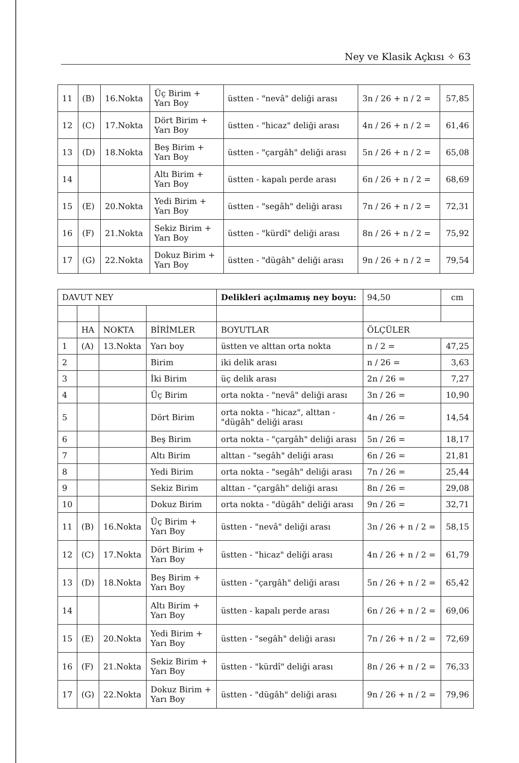Ney ve Klasik Açkısı ✧ 63
| 11 | (B) | 16.Nokta | Üç Birim + Yarı Boy | üstten - "nevâ" deliği arası | 3n / 26 + n / 2 = | 57,85 |
| 12 | (C) | 17.Nokta | Dört Birim + Yarı Boy | üstten - "hicaz" deliği arası | 4n / 26 + n / 2 = | 61,46 |
| 13 | (D) | 18.Nokta | Beş Birim + Yarı Boy | üstten - "çargâh" deliği arası | 5n / 26 + n / 2 = | 65,08 |
| 14 | | | Altı Birim + Yarı Boy | üstten - kapalı perde arası | 6n / 26 + n / 2 = | 68,69 |
| 15 | (E) | 20.Nokta | Yedi Birim + Yarı Boy | üstten - "segâh" deliği arası | 7n / 26 + n / 2 = | 72,31 |
| 16 | (F) | 21.Nokta | Sekiz Birim + Yarı Boy | üstten - "kürdî" deliği arası | 8n / 26 + n / 2 = | 75,92 |
| 17 | (G) | 22.Nokta | Dokuz Birim + Yarı Boy | üstten - "dügâh" deliği arası | 9n / 26 + n / 2 = | 79,54 |
| DAVUT NEY | | | | Delikleri açılmamış ney boyu: | 94,50 | cm |
| | HA | NOKTA | BİRİMLER | BOYUTLAR | ÖLÇÜLER | |
| 1 | (A) | 13.Nokta | Yarı boy | üstten ve alttan orta nokta | n / 2 = | 47,25 |
| 2 | | | Birim | iki delik arası | n / 26 = | 3,63 |
| 3 | | | İki Birim | üç delik arası | 2n / 26 = | 7,27 |
| 4 | | | Üç Birim | orta nokta - "nevâ" deliği arası | 3n / 26 = | 10,90 |
| 5 | | | Dört Birim | orta nokta - "hicaz", alttan - "dügâh" deliği arası | 4n / 26 = | 14,54 |
| 6 | | | Beş Birim | orta nokta - "çargâh" deliği arası | 5n / 26 = | 18,17 |
| 7 | | | Altı Birim | alttan - "segâh" deliği arası | 6n / 26 = | 21,81 |
| 8 | | | Yedi Birim | orta nokta - "segâh" deliği arası | 7n / 26 = | 25,44 |
| 9 | | | Sekiz Birim | alttan - "çargâh" deliği arası | 8n / 26 = | 29,08 |
| 10 | | | Dokuz Birim | orta nokta - "dügâh" deliği arası | 9n / 26 = | 32,71 |
| 11 | (B) | 16.Nokta | Üç Birim + Yarı Boy | üstten - "nevâ" deliği arası | 3n / 26 + n / 2 = | 58,15 |
| 12 | (C) | 17.Nokta | Dört Birim + Yarı Boy | üstten - "hicaz" deliği arası | 4n / 26 + n / 2 = | 61,79 |
| 13 | (D) | 18.Nokta | Beş Birim + Yarı Boy | üstten - "çargâh" deliği arası | 5n / 26 + n / 2 = | 65,42 |
| 14 | | | Altı Birim + Yarı Boy | üstten - kapalı perde arası | 6n / 26 + n / 2 = | 69,06 |
| 15 | (E) | 20.Nokta | Yedi Birim + Yarı Boy | üstten - "segâh" deliği arası | 7n / 26 + n / 2 = | 72,69 |
| 16 | (F) | 21.Nokta | Sekiz Birim + Yarı Boy | üstten - "kürdî" deliği arası | 8n / 26 + n / 2 = | 76,33 |
| 17 | (G) | 22.Nokta | Dokuz Birim + Yarı Boy | üstten - "dügâh" deliği arası | 9n / 26 + n / 2 = | 79,96 |